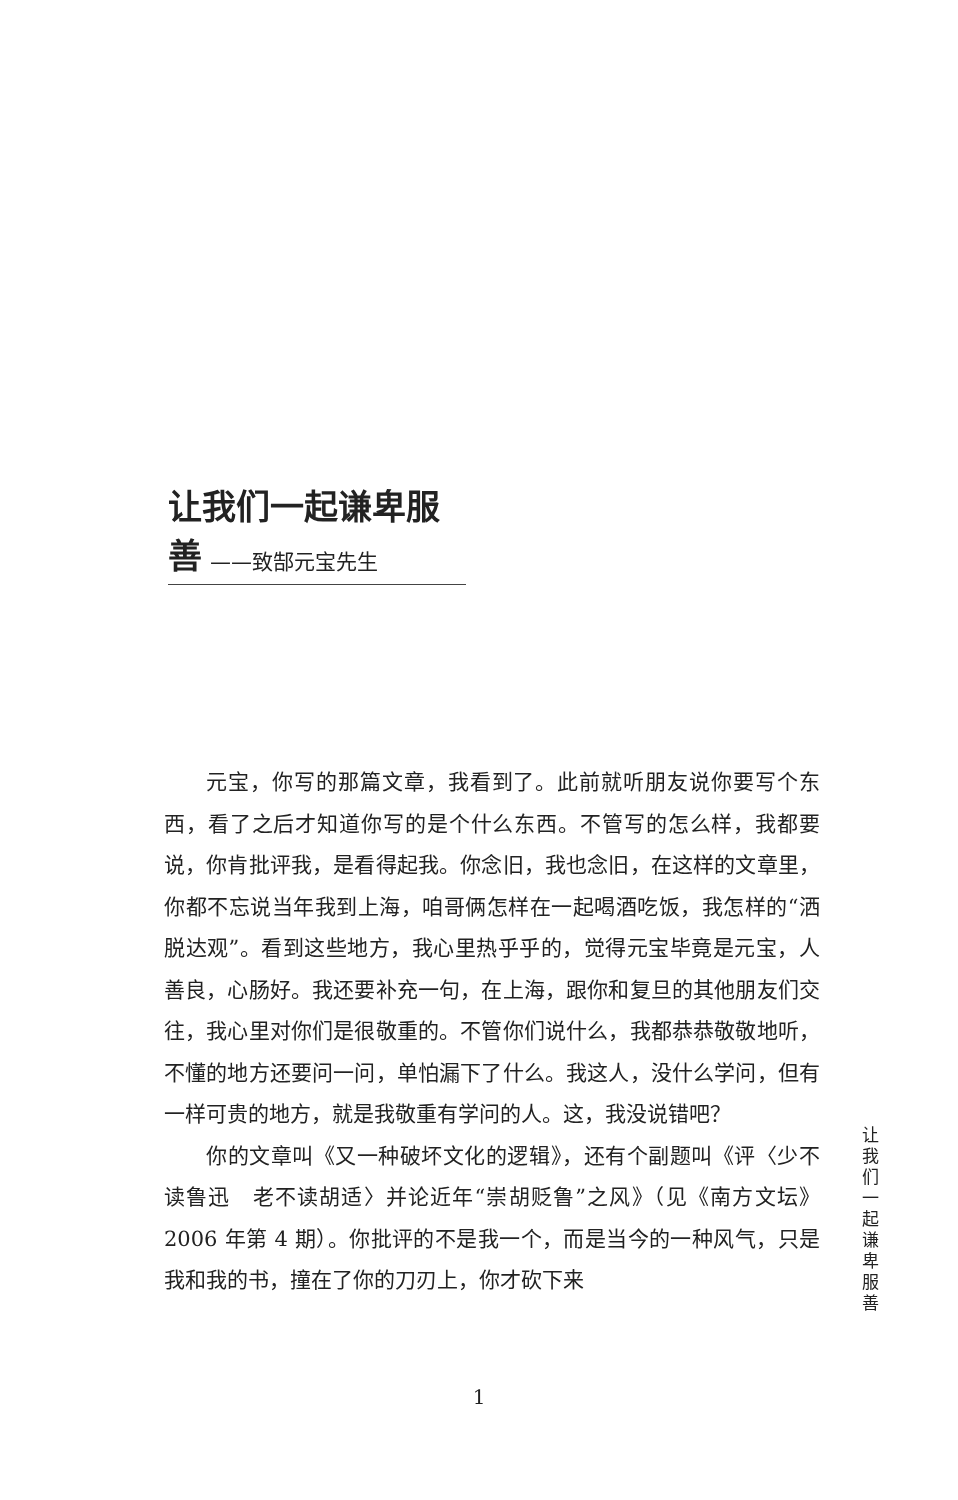让我们一起谦卑服善
——致郜元宝先生
元宝，你写的那篇文章，我看到了。此前就听朋友说你要写个东西，看了之后才知道你写的是个什么东西。不管写的怎么样，我都要说，你肯批评我，是看得起我。你念旧，我也念旧，在这样的文章里，你都不忘说当年我到上海，咱哥俩怎样在一起喝酒吃饭，我怎样的“洒脱达观”。看到这些地方，我心里热乎乎的，觉得元宝毕竟是元宝，人善良，心肠好。我还要补充一句，在上海，跟你和复旦的其他朋友们交往，我心里对你们是很敬重的。不管你们说什么，我都恭恭敬敬地听，不懂的地方还要问一问，单怕漏下了什么。我这人，没什么学问，但有一样可贵的地方，就是我敬重有学问的人。这，我没说错吧？
你的文章叫《又一种破坏文化的逻辑》，还有个副题叫《评〈少不读鲁迅　老不读胡适〉并论近年“崇胡贬鲁”之风》（见《南方文坛》2006 年第 4 期）。你批评的不是我一个，而是当今的一种风气，只是我和我的书，撞在了你的刀刃上，你才砍下来
让 我 们 一 起 谦 卑 服 善
1